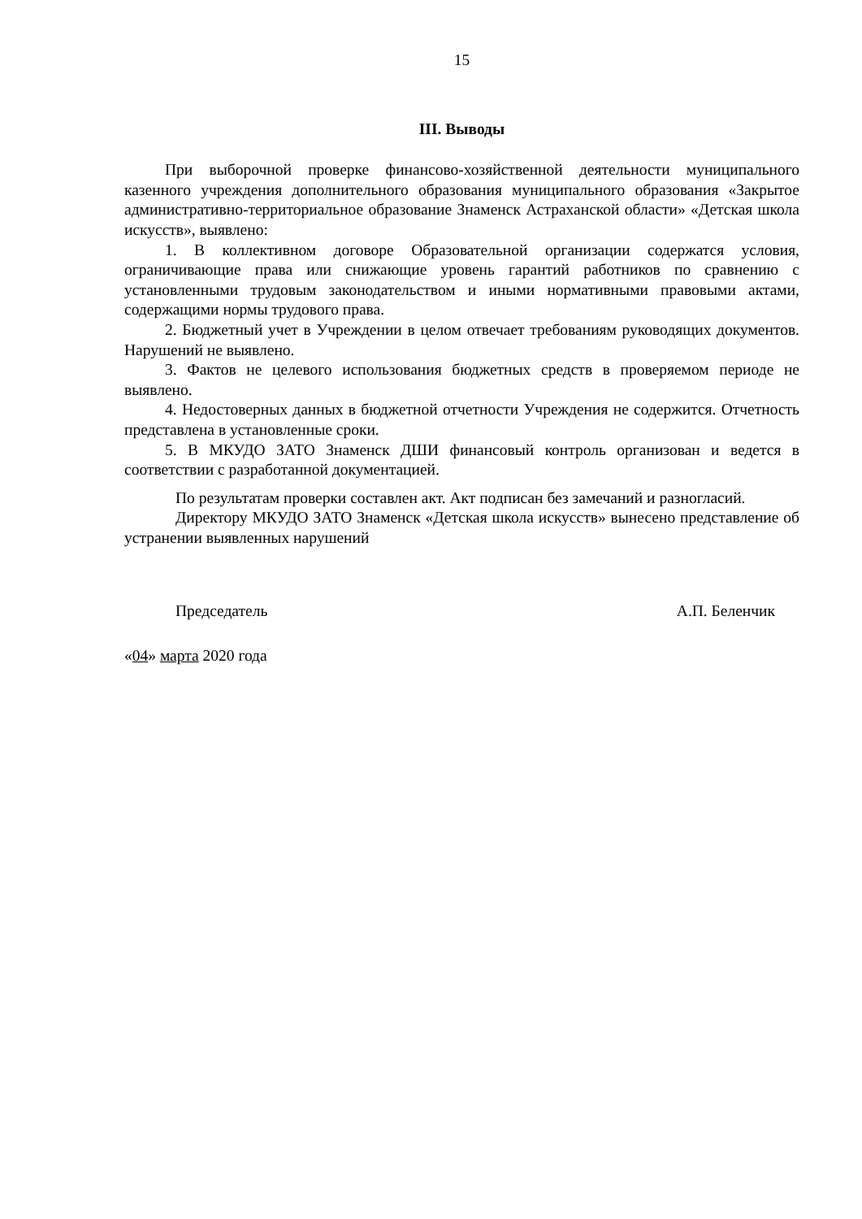15
III. Выводы
При выборочной проверке финансово-хозяйственной деятельности муниципального казенного учреждения дополнительного образования муниципального образования «Закрытое административно-территориальное образование Знаменск Астраханской области» «Детская школа искусств», выявлено:
1. В коллективном договоре Образовательной организации содержатся условия, ограничивающие права или снижающие уровень гарантий работников по сравнению с установленными трудовым законодательством и иными нормативными правовыми актами, содержащими нормы трудового права.
2. Бюджетный учет в Учреждении в целом отвечает требованиям руководящих документов. Нарушений не выявлено.
3. Фактов не целевого использования бюджетных средств в проверяемом периоде не выявлено.
4. Недостоверных данных в бюджетной отчетности Учреждения не содержится. Отчетность представлена в установленные сроки.
5. В МКУДО ЗАТО Знаменск ДШИ финансовый контроль организован и ведется в соответствии с разработанной документацией.
По результатам проверки составлен акт. Акт подписан без замечаний и разногласий.
Директору МКУДО ЗАТО Знаменск «Детская школа искусств» вынесено представление об устранении выявленных нарушений
Председатель А.П. Беленчик
«04» марта 2020 года